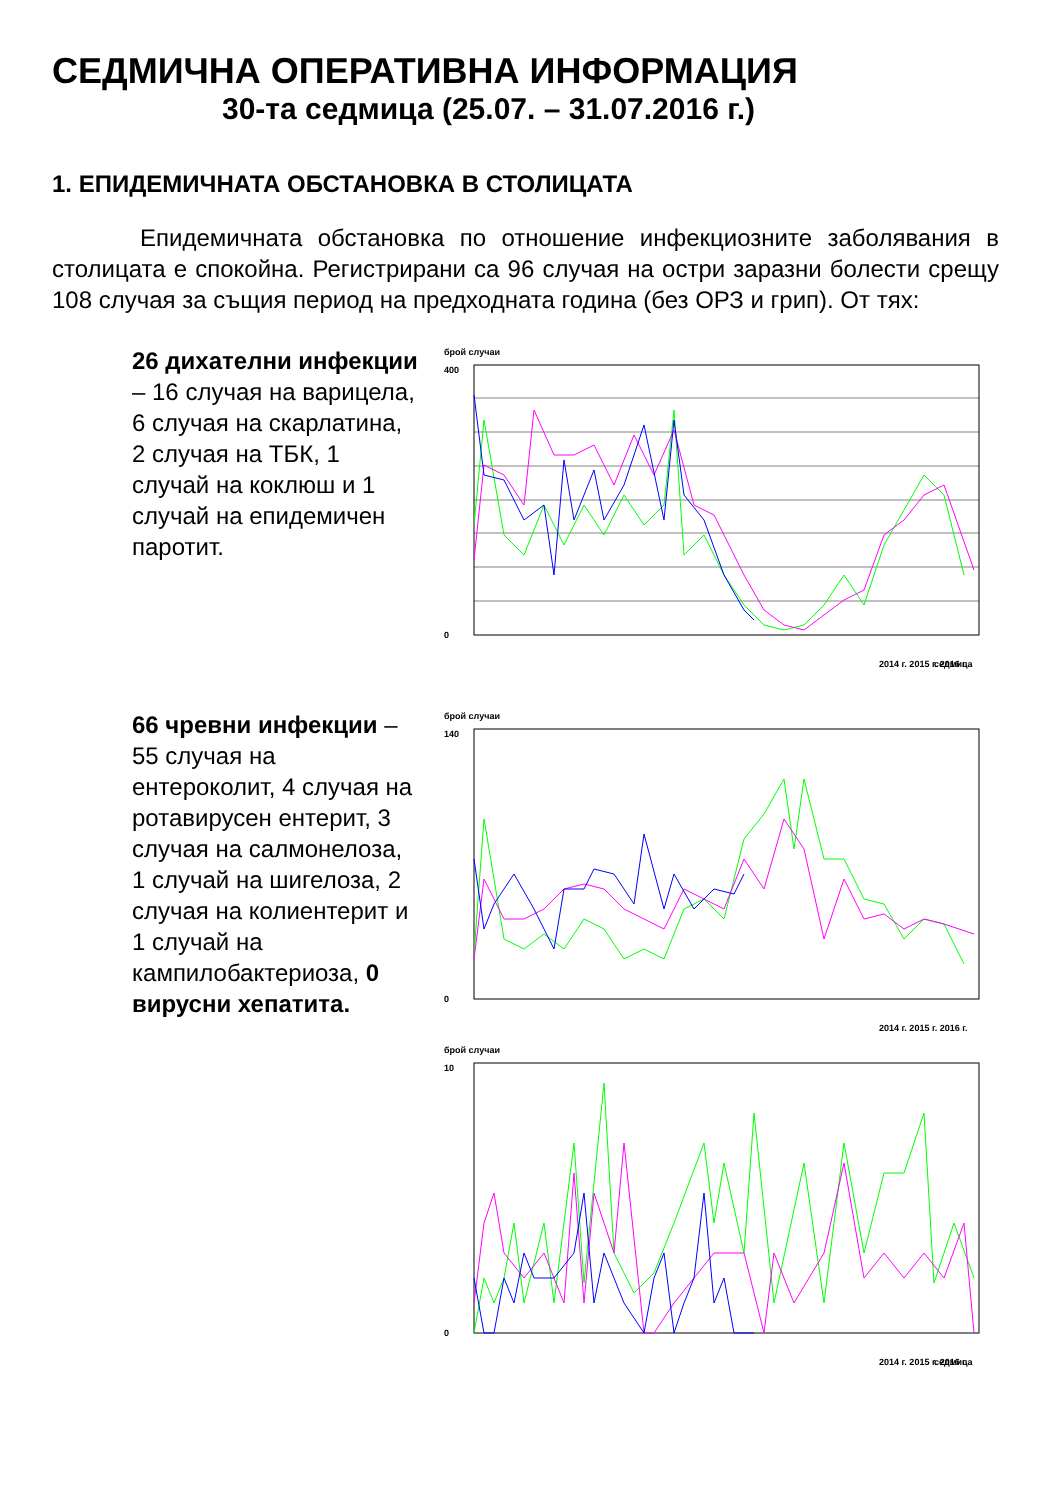СЕДМИЧНА ОПЕРАТИВНА ИНФОРМАЦИЯ
30-та седмица (25.07. – 31.07.2016 г.)
1. ЕПИДЕМИЧНАТА ОБСТАНОВКА В СТОЛИЦАТА
Епидемичната обстановка по отношение инфекциозните заболявания в столицата е спокойна. Регистрирани са 96 случая на остри заразни болести срещу 108 случая за същия период на предходната година (без ОРЗ и грип). От тях:
26 дихателни инфекции – 16 случая на варицела, 6 случая на скарлатина, 2 случая на ТБК, 1 случай на коклюш и 1 случай на епидемичен паротит.
брой случаи
400
0
2014 г. 2015 г. 2016 г.
седмица
66 чревни инфекции – 55 случая на ентероколит, 4 случая на ротавирусен ентерит, 3 случая на салмонелоза, 1 случай на шигелоза, 2 случая на колиентерит и 1 случай на кампилобактериоза, 0 вирусни хепатита.
брой случаи
140
0
2014 г. 2015 г. 2016 г.
брой случаи
10
0
2014 г. 2015 г. 2016 г.
седмица